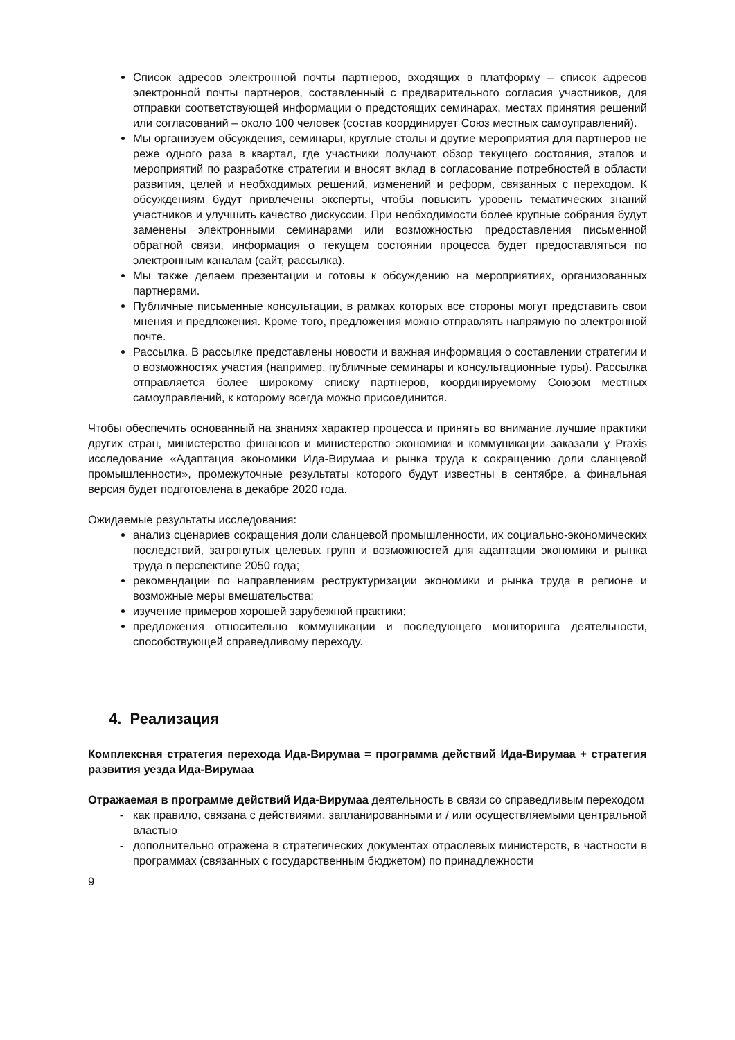Список адресов электронной почты партнеров, входящих в платформу – список адресов электронной почты партнеров, составленный с предварительного согласия участников, для отправки соответствующей информации о предстоящих семинарах, местах принятия решений или согласований – около 100 человек (состав координирует Союз местных самоуправлений).
Мы организуем обсуждения, семинары, круглые столы и другие мероприятия для партнеров не реже одного раза в квартал, где участники получают обзор текущего состояния, этапов и мероприятий по разработке стратегии и вносят вклад в согласование потребностей в области развития, целей и необходимых решений, изменений и реформ, связанных с переходом. К обсуждениям будут привлечены эксперты, чтобы повысить уровень тематических знаний участников и улучшить качество дискуссии. При необходимости более крупные собрания будут заменены электронными семинарами или возможностью предоставления письменной обратной связи, информация о текущем состоянии процесса будет предоставляться по электронным каналам (сайт, рассылка).
Мы также делаем презентации и готовы к обсуждению на мероприятиях, организованных партнерами.
Публичные письменные консультации, в рамках которых все стороны могут представить свои мнения и предложения. Кроме того, предложения можно отправлять напрямую по электронной почте.
Рассылка. В рассылке представлены новости и важная информация о составлении стратегии и о возможностях участия (например, публичные семинары и консультационные туры). Рассылка отправляется более широкому списку партнеров, координируемому Союзом местных самоуправлений, к которому всегда можно присоединится.
Чтобы обеспечить основанный на знаниях характер процесса и принять во внимание лучшие практики других стран, министерство финансов и министерство экономики и коммуникации заказали у Praxis исследование «Адаптация экономики Ида-Вирумаа и рынка труда к сокращению доли сланцевой промышленности», промежуточные результаты которого будут известны в сентябре, а финальная версия будет подготовлена в декабре 2020 года.
Ожидаемые результаты исследования:
анализ сценариев сокращения доли сланцевой промышленности, их социально-экономических последствий, затронутых целевых групп и возможностей для адаптации экономики и рынка труда в перспективе 2050 года;
рекомендации по направлениям реструктуризации экономики и рынка труда в регионе и возможные меры вмешательства;
изучение примеров хорошей зарубежной практики;
предложения относительно коммуникации и последующего мониторинга деятельности, способствующей справедливому переходу.
4. Реализация
Комплексная стратегия перехода Ида-Вирумаа = программа действий Ида-Вирумаа + стратегия развития уезда Ида-Вирумаа
Отражаемая в программе действий Ида-Вирумаа деятельность в связи со справедливым переходом
как правило, связана с действиями, запланированными и / или осуществляемыми центральной властью
дополнительно отражена в стратегических документах отраслевых министерств, в частности в программах (связанных с государственным бюджетом) по принадлежности
9